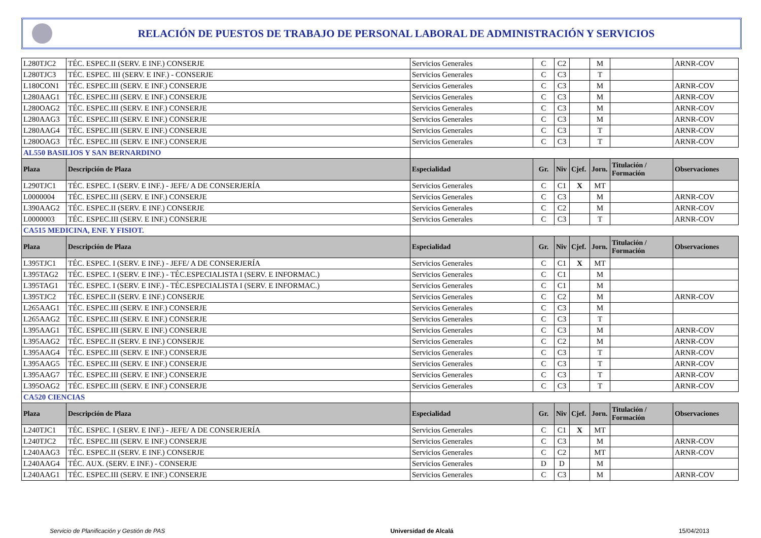RELACIÓN DE PUESTOS DE TRABAJO DE PERSONAL LABORAL DE ADMINISTRACIÓN Y SERVICIOS
| L280TJC2 | TÉC. ESPEC.II (SERV. E INF.) CONSERJE | Servicios Generales | C | C2 | | M | | ARNR-COV |
| L280TJC3 | TÉC. ESPEC. III (SERV. E INF.) - CONSERJE | Servicios Generales | C | C3 | | T | | |
| L180CON1 | TÉC. ESPEC.III (SERV. E INF.) CONSERJE | Servicios Generales | C | C3 | | M | | ARNR-COV |
| L280AAG1 | TÉC. ESPEC.III (SERV. E INF.) CONSERJE | Servicios Generales | C | C3 | | M | | ARNR-COV |
| L280OAG2 | TÉC. ESPEC.III (SERV. E INF.) CONSERJE | Servicios Generales | C | C3 | | M | | ARNR-COV |
| L280AAG3 | TÉC. ESPEC.III (SERV. E INF.) CONSERJE | Servicios Generales | C | C3 | | M | | ARNR-COV |
| L280AAG4 | TÉC. ESPEC.III (SERV. E INF.) CONSERJE | Servicios Generales | C | C3 | | T | | ARNR-COV |
| L280OAG3 | TÉC. ESPEC.III (SERV. E INF.) CONSERJE | Servicios Generales | C | C3 | | T | | ARNR-COV |
| AL550 BASILIOS Y SAN BERNARDINO | | | | | | | | |
| Plaza | Descripción de Plaza | Especialidad | Gr. | Niv | Cjef. | Jorn. | Titulación / Formación | Observaciones |
| L290TJC1 | TÉC. ESPEC. I (SERV. E INF.) - JEFE/ A DE CONSERJERÍA | Servicios Generales | C | C1 | X | MT | | |
| L0000004 | TÉC. ESPEC.III (SERV. E INF.) CONSERJE | Servicios Generales | C | C3 | | M | | ARNR-COV |
| L390AAG2 | TÉC. ESPEC.II (SERV. E INF.) CONSERJE | Servicios Generales | C | C2 | | M | | ARNR-COV |
| L0000003 | TÉC. ESPEC.III (SERV. E INF.) CONSERJE | Servicios Generales | C | C3 | | T | | ARNR-COV |
| CA515 MEDICINA, ENF. Y FISIOT. | | | | | | | | |
| Plaza | Descripción de Plaza | Especialidad | Gr. | Niv | Cjef. | Jorn. | Titulación / Formación | Observaciones |
| L395TJC1 | TÉC. ESPEC. I (SERV. E INF.) - JEFE/ A DE CONSERJERÍA | Servicios Generales | C | C1 | X | MT | | |
| L395TAG2 | TÉC. ESPEC. I (SERV. E INF.) - TÉC.ESPECIALISTA I (SERV. E INFORMAC.) | Servicios Generales | C | C1 | | M | | |
| L395TAG1 | TÉC. ESPEC. I (SERV. E INF.) - TÉC.ESPECIALISTA I (SERV. E INFORMAC.) | Servicios Generales | C | C1 | | M | | |
| L395TJC2 | TÉC. ESPEC.II (SERV. E INF.) CONSERJE | Servicios Generales | C | C2 | | M | | ARNR-COV |
| L265AAG1 | TÉC. ESPEC.III (SERV. E INF.) CONSERJE | Servicios Generales | C | C3 | | M | | |
| L265AAG2 | TÉC. ESPEC.III (SERV. E INF.) CONSERJE | Servicios Generales | C | C3 | | T | | |
| L395AAG1 | TÉC. ESPEC.III (SERV. E INF.) CONSERJE | Servicios Generales | C | C3 | | M | | ARNR-COV |
| L395AAG2 | TÉC. ESPEC.II (SERV. E INF.) CONSERJE | Servicios Generales | C | C2 | | M | | ARNR-COV |
| L395AAG4 | TÉC. ESPEC.III (SERV. E INF.) CONSERJE | Servicios Generales | C | C3 | | T | | ARNR-COV |
| L395AAG5 | TÉC. ESPEC.III (SERV. E INF.) CONSERJE | Servicios Generales | C | C3 | | T | | ARNR-COV |
| L395AAG7 | TÉC. ESPEC.III (SERV. E INF.) CONSERJE | Servicios Generales | C | C3 | | T | | ARNR-COV |
| L395OAG2 | TÉC. ESPEC.III (SERV. E INF.) CONSERJE | Servicios Generales | C | C3 | | T | | ARNR-COV |
| CA520 CIENCIAS | | | | | | | | |
| Plaza | Descripción de Plaza | Especialidad | Gr. | Niv | Cjef. | Jorn. | Titulación / Formación | Observaciones |
| L240TJC1 | TÉC. ESPEC. I (SERV. E INF.) - JEFE/ A DE CONSERJERÍA | Servicios Generales | C | C1 | X | MT | | |
| L240TJC2 | TÉC. ESPEC.III (SERV. E INF.) CONSERJE | Servicios Generales | C | C3 | | M | | ARNR-COV |
| L240AAG3 | TÉC. ESPEC.II (SERV. E INF.) CONSERJE | Servicios Generales | C | C2 | | MT | | ARNR-COV |
| L240AAG4 | TÉC. AUX. (SERV. E INF.) - CONSERJE | Servicios Generales | D | D | | M | | |
| L240AAG1 | TÉC. ESPEC.III (SERV. E INF.) CONSERJE | Servicios Generales | C | C3 | | M | | ARNR-COV |
Servicio de Planificación y Gestión de PAS Universidad de Alcalá 15/04/2013